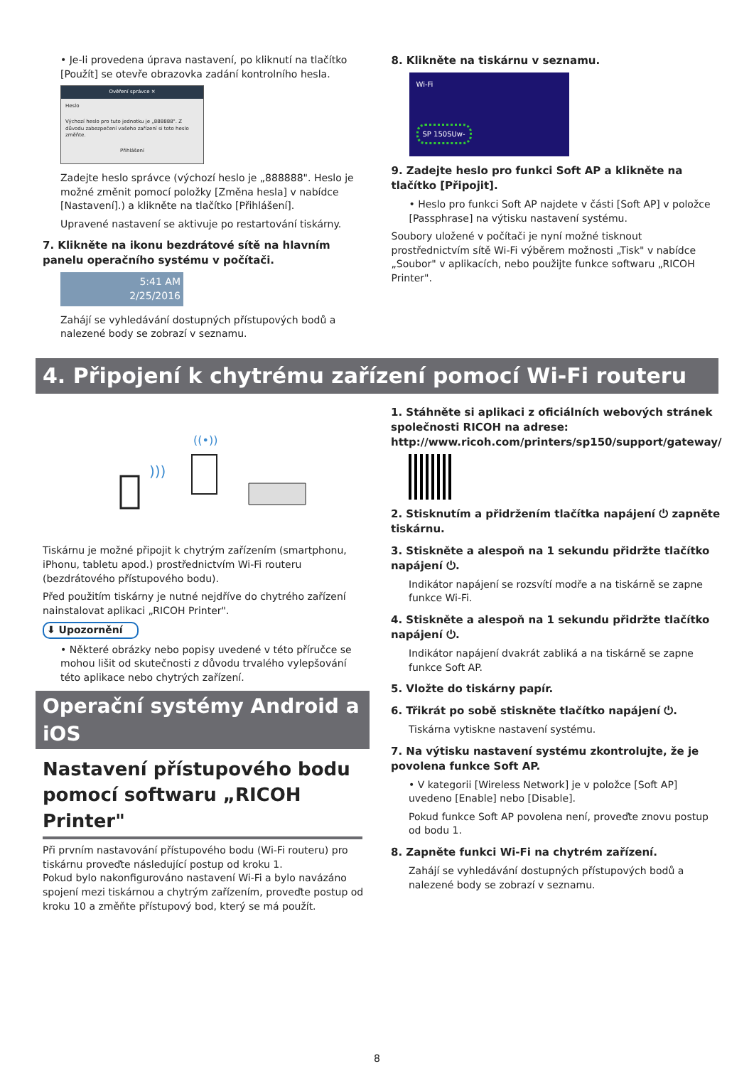• Je-li provedena úprava nastavení, po kliknutí na tlačítko [Použít] se otevře obrazovka zadání kontrolního hesla.
Ověření správce ✕
Heslo
Výchozí heslo pro tuto jednotku je „888888". Z důvodu zabezpečení vašeho zařízení si toto heslo změňte.
Přihlášení
Zadejte heslo správce (výchozí heslo je „888888". Heslo je možné změnit pomocí položky [Změna hesla] v nabídce [Nastavení].) a klikněte na tlačítko [Přihlášení].
Upravené nastavení se aktivuje po restartování tiskárny.
7. Klikněte na ikonu bezdrátové sítě na hlavním panelu operačního systému v počítači.
5:41 AM
2/25/2016
Zahájí se vyhledávání dostupných přístupových bodů a nalezené body se zobrazí v seznamu.
8. Klikněte na tiskárnu v seznamu.
Wi-Fi
SP 150SUw-
9. Zadejte heslo pro funkci Soft AP a klikněte na tlačítko [Připojit].
• Heslo pro funkci Soft AP najdete v části [Soft AP] v položce [Passphrase] na výtisku nastavení systému.
Soubory uložené v počítači je nyní možné tisknout prostřednictvím sítě Wi-Fi výběrem možnosti „Tisk" v nabídce „Soubor" v aplikacích, nebo použijte funkce softwaru „RICOH Printer".
4. Připojení k chytrému zařízení pomocí Wi-Fi routeru
)))
((•))
Tiskárnu je možné připojit k chytrým zařízením (smartphonu, iPhonu, tabletu apod.) prostřednictvím Wi-Fi routeru (bezdrátového přístupového bodu).
Před použitím tiskárny je nutné nejdříve do chytrého zařízení nainstalovat aplikaci „RICOH Printer".
⬇ Upozornění
• Některé obrázky nebo popisy uvedené v této příručce se mohou lišit od skutečnosti z důvodu trvalého vylepšování této aplikace nebo chytrých zařízení.
Operační systémy Android a iOS
Nastavení přístupového bodu pomocí softwaru „RICOH Printer"
Při prvním nastavování přístupového bodu (Wi-Fi routeru) pro tiskárnu proveďte následující postup od kroku 1.
Pokud bylo nakonfigurováno nastavení Wi-Fi a bylo navázáno spojení mezi tiskárnou a chytrým zařízením, proveďte postup od kroku 10 a změňte přístupový bod, který se má použít.
1. Stáhněte si aplikaci z oficiálních webových stránek společnosti RICOH na adrese: http://www.ricoh.com/printers/sp150/support/gateway/
2. Stisknutím a přidržením tlačítka napájení ⏻ zapněte tiskárnu.
3. Stiskněte a alespoň na 1 sekundu přidržte tlačítko napájení ⏻.
Indikátor napájení se rozsvítí modře a na tiskárně se zapne funkce Wi-Fi.
4. Stiskněte a alespoň na 1 sekundu přidržte tlačítko napájení ⏻.
Indikátor napájení dvakrát zabliká a na tiskárně se zapne funkce Soft AP.
5. Vložte do tiskárny papír.
6. Třikrát po sobě stiskněte tlačítko napájení ⏻.
Tiskárna vytiskne nastavení systému.
7. Na výtisku nastavení systému zkontrolujte, že je povolena funkce Soft AP.
• V kategorii [Wireless Network] je v položce [Soft AP] uvedeno [Enable] nebo [Disable].
Pokud funkce Soft AP povolena není, proveďte znovu postup od bodu 1.
8. Zapněte funkci Wi-Fi na chytrém zařízení.
Zahájí se vyhledávání dostupných přístupových bodů a nalezené body se zobrazí v seznamu.
8